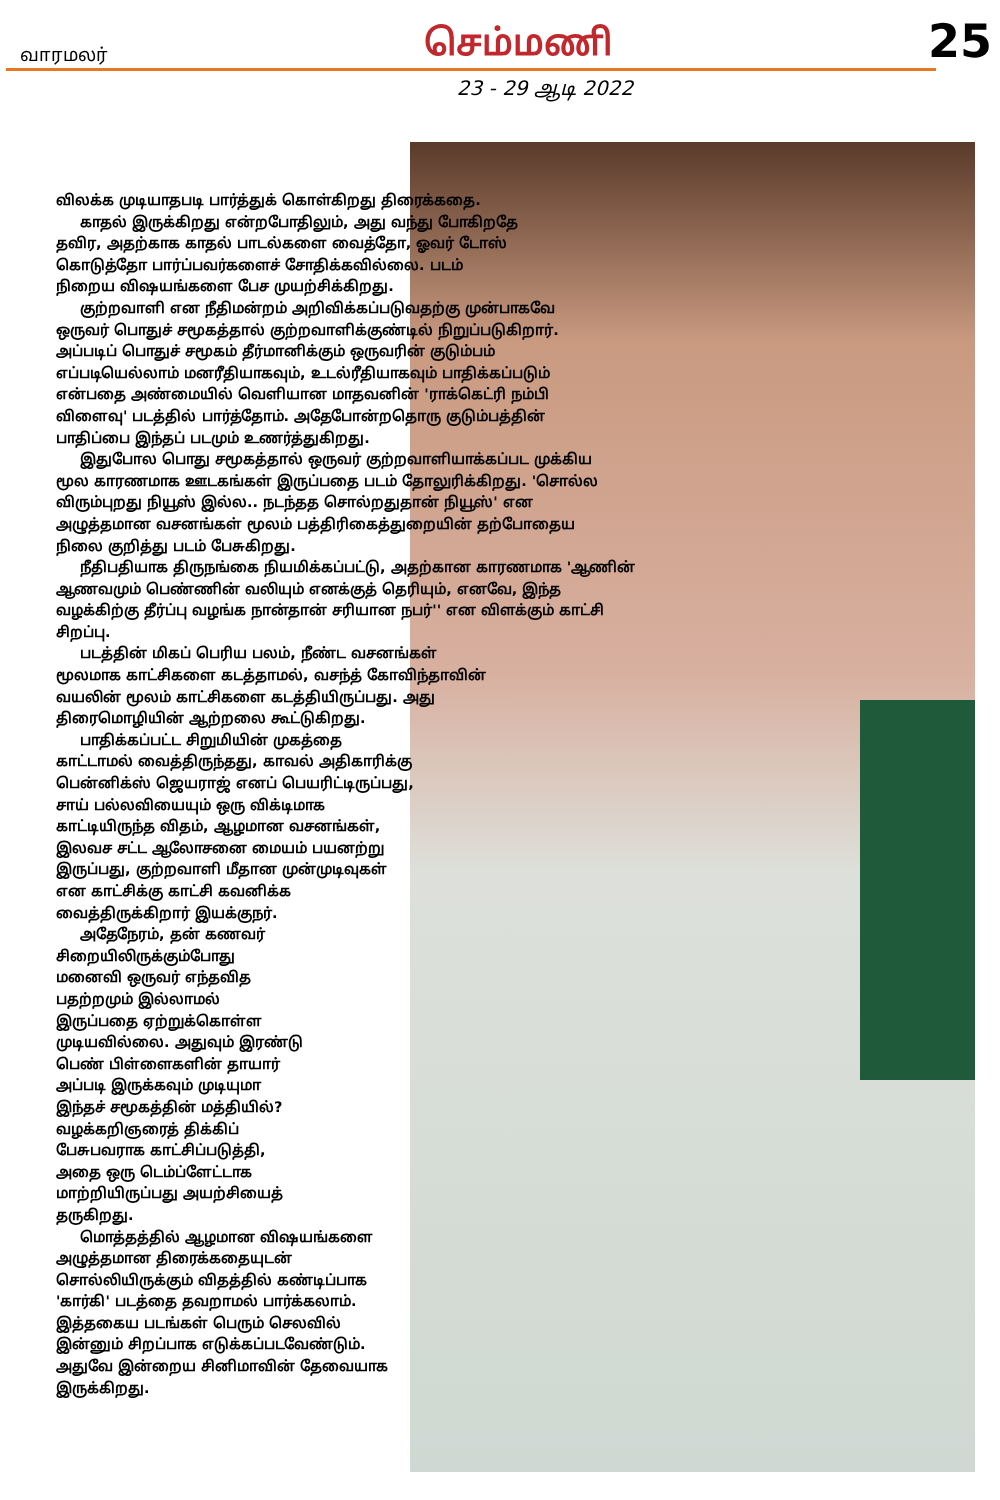வாரமலர் செம்மணி 25
23 - 29 ஆடி 2022
விலக்க முடியாதபடி பார்த்துக் கொள்கிறது திரைக்கதை.
காதல் இருக்கிறது என்றபோதிலும், அது வந்து போகிறதே தவிர, அதற்காக காதல் பாடல்களை வைத்தோ, ஓவர் டோஸ் கொடுத்தோ பார்ப்பவர்களைச் சோதிக்கவில்லை. படம் நிறைய விஷயங்களை பேச முயற்சிக்கிறது.
குற்றவாளி என நீதிமன்றம் அறிவிக்கப்படுவதற்கு முன்பாகவே ஒருவர் பொதுச் சமூகத்தால் குற்றவாளிக்குண்டில் நிறுப்படுகிறார். அப்படிப் பொதுச் சமூகம் தீர்மானிக்கும் ஒருவரின் குடும்பம் எப்படியெல்லாம் மனரீதியாகவும், உடல்ரீதியாகவும் பாதிக்கப்படும் என்பதை அண்மையில் வெளியான மாதவனின் 'ராக்கெட்ரி நம்பி விளைவு' படத்தில் பார்த்தோம். அதேபோன்றதொரு குடும்பத்தின் பாதிப்பை இந்தப் படமும் உணர்த்துகிறது.
இதுபோல பொது சமூகத்தால் ஒருவர் குற்றவாளியாக்கப்பட முக்கிய மூல காரணமாக ஊடகங்கள் இருப்பதை படம் தோலுரிக்கிறது. 'சொல்ல விரும்புறது நியூஸ் இல்ல.. நடந்தத சொல்றதுதான் நியூஸ்' என அழுத்தமான வசனங்கள் மூலம் பத்திரிகைத்துறையின் தற்போதைய நிலை குறித்து படம் பேசுகிறது.
நீதிபதியாக திருநங்கை நியமிக்கப்பட்டு, அதற்கான காரணமாக 'ஆணின் ஆணவமும் பெண்ணின் வலியும் எனக்குத் தெரியும், எனவே, இந்த வழக்கிற்கு தீர்ப்பு வழங்க நான்தான் சரியான நபர்'' என விளக்கும் காட்சி சிறப்பு.
படத்தின் மிகப் பெரிய பலம், நீண்ட வசனங்கள் மூலமாக காட்சிகளை கடத்தாமல், வசந்த் கோவிந்தாவின் வயலின் மூலம் காட்சிகளை கடத்தியிருப்பது. அது திரைமொழியின் ஆற்றலை கூட்டுகிறது.
பாதிக்கப்பட்ட சிறுமியின் முகத்தை காட்டாமல் வைத்திருந்தது, காவல் அதிகாரிக்கு பென்னிக்ஸ் ஜெயராஜ் எனப் பெயரிட்டிருப்பது, சாய் பல்லவியையும் ஒரு விக்டிமாக காட்டியிருந்த விதம், ஆழமான வசனங்கள், இலவச சட்ட ஆலோசனை மையம் பயனற்று இருப்பது, குற்றவாளி மீதான முன்முடிவுகள் என காட்சிக்கு காட்சி கவனிக்க வைத்திருக்கிறார் இயக்குநர்.
அதேநேரம், தன் கணவர் சிறையிலிருக்கும்போது மனைவி ஒருவர் எந்தவித பதற்றமும் இல்லாமல் இருப்பதை ஏற்றுக்கொள்ள முடியவில்லை. அதுவும் இரண்டு பெண் பிள்ளைகளின் தாயார் அப்படி இருக்கவும் முடியுமா இந்தச் சமூகத்தின் மத்தியில்? வழக்கறிஞரைத் திக்கிப் பேசுபவராக காட்சிப்படுத்தி, அதை ஒரு டெம்ப்ளேட்டாக மாற்றியிருப்பது அயற்சியைத் தருகிறது.
மொத்தத்தில் ஆழமான விஷயங்களை அழுத்தமான திரைக்கதையுடன் சொல்லியிருக்கும் விதத்தில் கண்டிப்பாக 'கார்கி' படத்தை தவறாமல் பார்க்கலாம். இத்தகைய படங்கள் பெரும் செலவில் இன்னும் சிறப்பாக எடுக்கப்படவேண்டும். அதுவே இன்றைய சினிமாவின் தேவையாக இருக்கிறது.